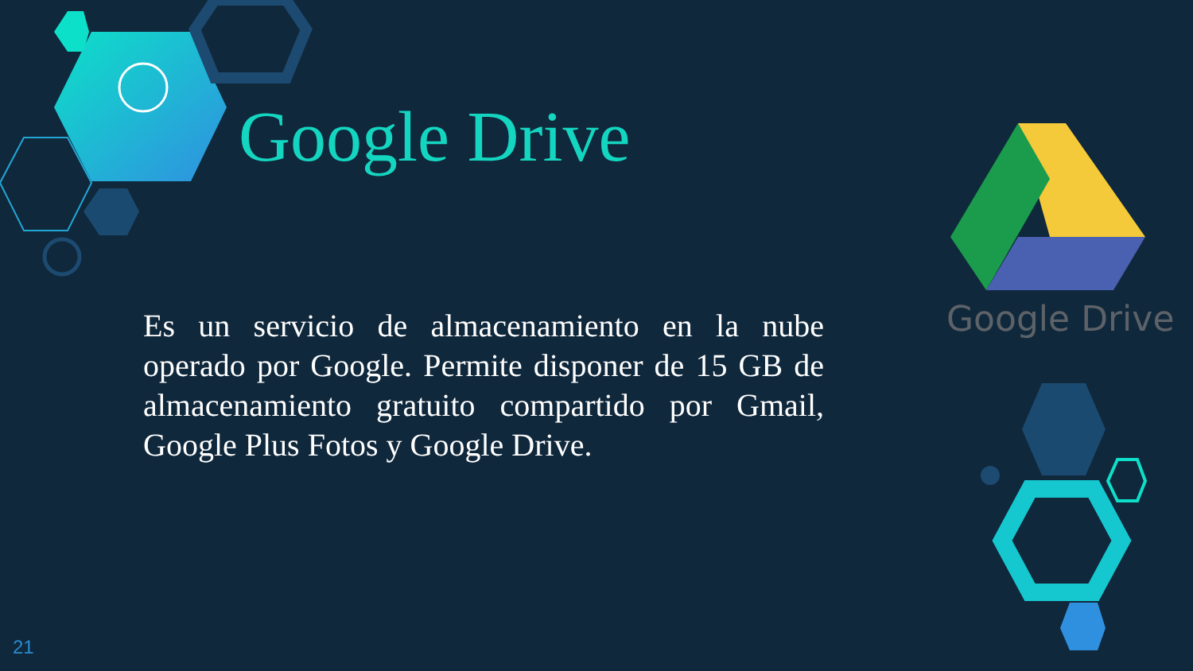Google Drive
Es un servicio de almacenamiento en la nube operado por Google. Permite disponer de 15 GB de almacenamiento gratuito compartido por Gmail, Google Plus Fotos y Google Drive.
Google Drive
21